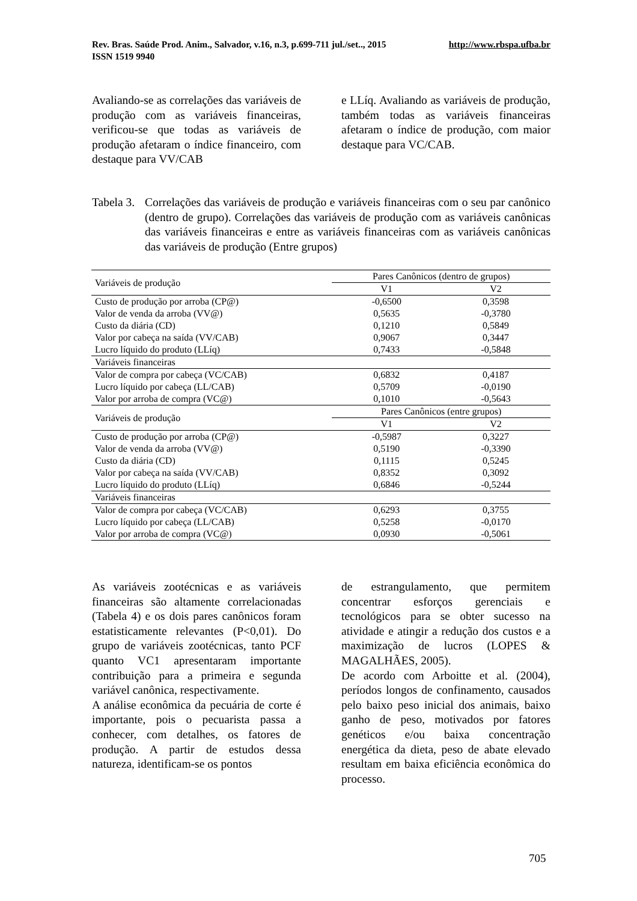http://www.rbspa.ufba.br Rev. Bras. Saúde Prod. Anim., Salvador, v.16, n.3, p.699-711 jul./set.., 2015
ISSN 1519 9940
Avaliando-se as correlações das variáveis de produção com as variáveis financeiras, verificou-se que todas as variáveis de produção afetaram o índice financeiro, com destaque para VV/CAB
e LLíq. Avaliando as variáveis de produção, também todas as variáveis financeiras afetaram o índice de produção, com maior destaque para VC/CAB.
Tabela 3. Correlações das variáveis de produção e variáveis financeiras com o seu par canônico (dentro de grupo). Correlações das variáveis de produção com as variáveis canônicas das variáveis financeiras e entre as variáveis financeiras com as variáveis canônicas das variáveis de produção (Entre grupos)
| Variáveis de produção | Pares Canônicos (dentro de grupos) | |
| --- | --- | --- |
| | V1 | V2 |
| Custo de produção por arroba (CP@) | -0,6500 | 0,3598 |
| Valor de venda da arroba (VV@) | 0,5635 | -0,3780 |
| Custo da diária (CD) | 0,1210 | 0,5849 |
| Valor por cabeça na saída (VV/CAB) | 0,9067 | 0,3447 |
| Lucro líquido do produto (LLíq) | 0,7433 | -0,5848 |
| Variáveis financeiras | | |
| Valor de compra por cabeça (VC/CAB) | 0,6832 | 0,4187 |
| Lucro líquido por cabeça (LL/CAB) | 0,5709 | -0,0190 |
| Valor por arroba de compra (VC@) | 0,1010 | -0,5643 |
| Variáveis de produção | Pares Canônicos (entre grupos) | |
| | V1 | V2 |
| Custo de produção por arroba (CP@) | -0,5987 | 0,3227 |
| Valor de venda da arroba (VV@) | 0,5190 | -0,3390 |
| Custo da diária (CD) | 0,1115 | 0,5245 |
| Valor por cabeça na saída (VV/CAB) | 0,8352 | 0,3092 |
| Lucro líquido do produto (LLíq) | 0,6846 | -0,5244 |
| Variáveis financeiras | | |
| Valor de compra por cabeça (VC/CAB) | 0,6293 | 0,3755 |
| Lucro líquido por cabeça (LL/CAB) | 0,5258 | -0,0170 |
| Valor por arroba de compra (VC@) | 0,0930 | -0,5061 |
As variáveis zootécnicas e as variáveis financeiras são altamente correlacionadas (Tabela 4) e os dois pares canônicos foram estatisticamente relevantes (P<0,01). Do grupo de variáveis zootécnicas, tanto PCF quanto VC1 apresentaram importante contribuição para a primeira e segunda variável canônica, respectivamente.
A análise econômica da pecuária de corte é importante, pois o pecuarista passa a conhecer, com detalhes, os fatores de produção. A partir de estudos dessa natureza, identificam-se os pontos
de estrangulamento, que permitem concentrar esforços gerenciais e tecnológicos para se obter sucesso na atividade e atingir a redução dos custos e a maximização de lucros (LOPES & MAGALHÃES, 2005).
De acordo com Arboitte et al. (2004), períodos longos de confinamento, causados pelo baixo peso inicial dos animais, baixo ganho de peso, motivados por fatores genéticos e/ou baixa concentração energética da dieta, peso de abate elevado resultam em baixa eficiência econômica do processo.
705